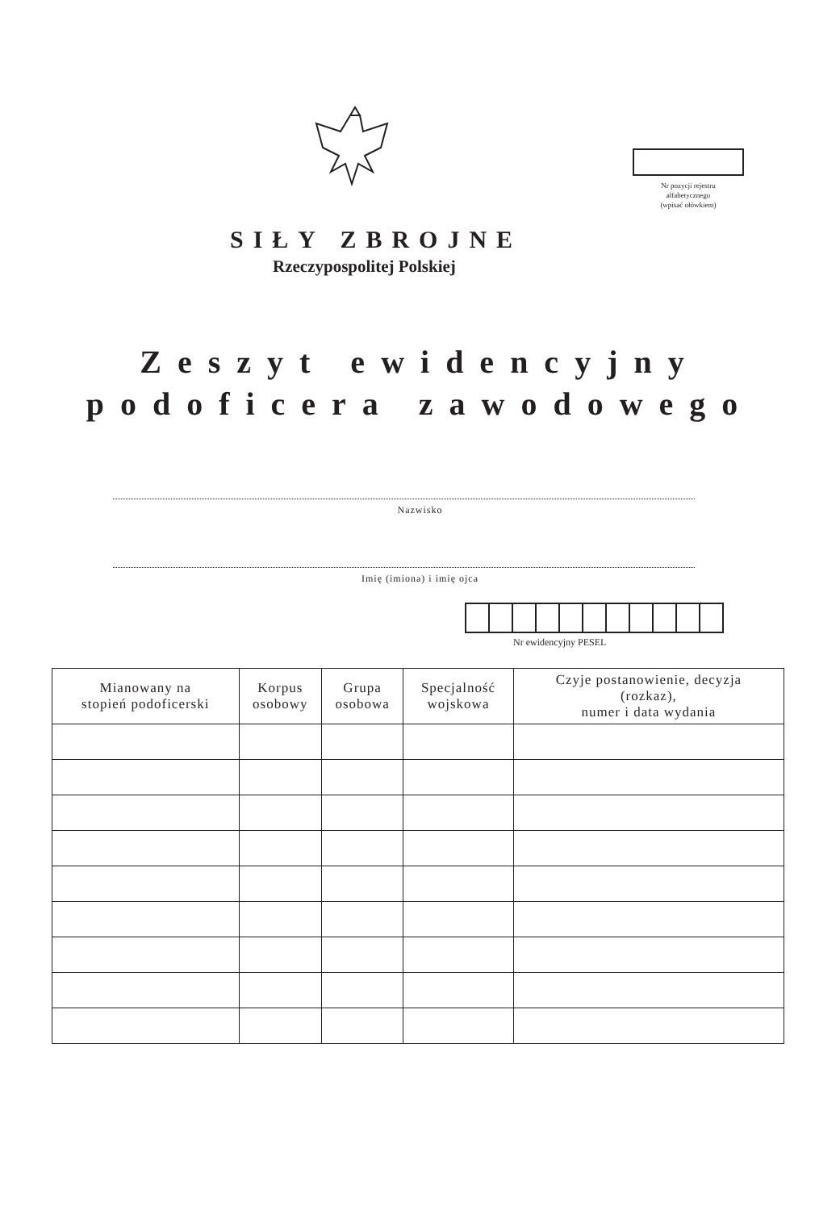Nr pozycji rejestru
alfabetycznego
(wpisać ołówkiem)
SIŁY ZBROJNE
Rzeczypospolitej Polskiej
Zeszyt ewidencyjny
podoficera zawodowego
Nazwisko
Imię (imiona) i imię ojca
Nr ewidencyjny PESEL
| Mianowany na stopień podoficerski | Korpus osobowy | Grupa osobowa | Specjalność wojskowa | Czyje postanowienie, decyzja (rozkaz), numer i data wydania |
| --- | --- | --- | --- | --- |